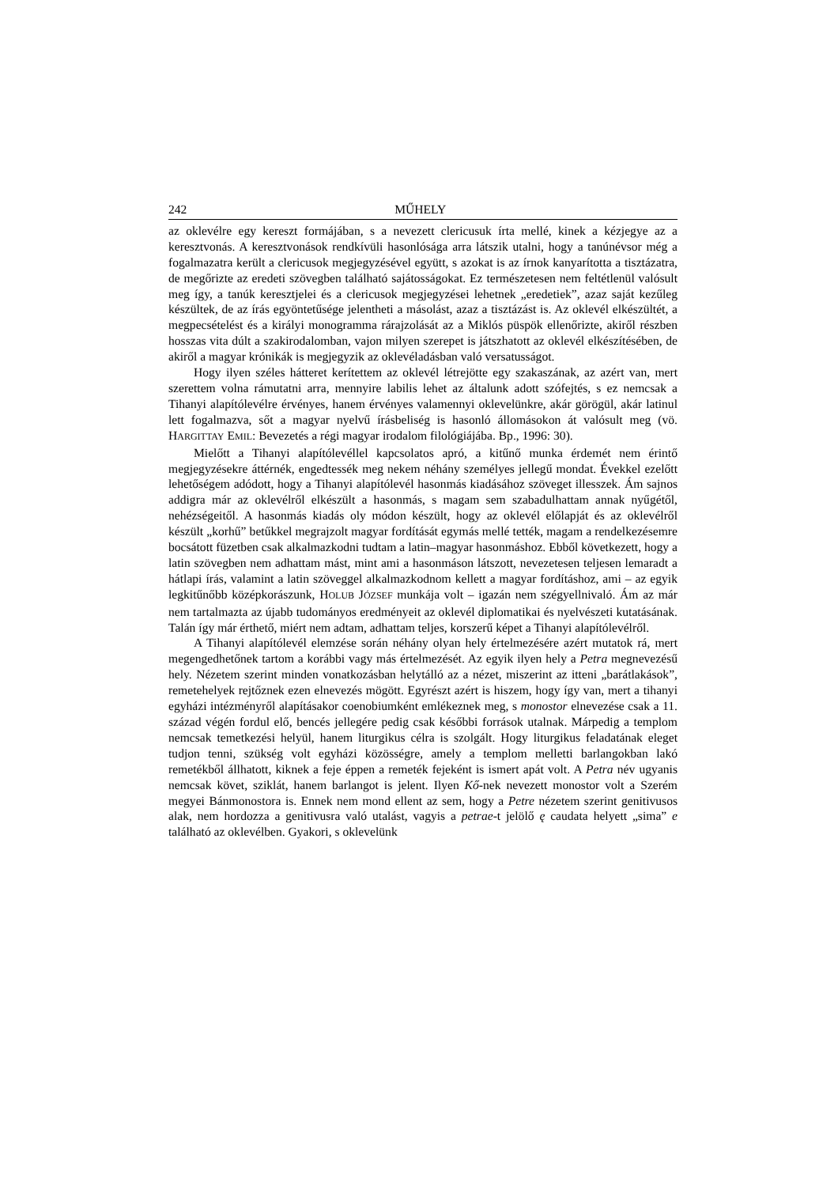242 MŰHELY
az oklevélre egy kereszt formájában, s a nevezett clericusuk írta mellé, kinek a kézjegye az a keresztvonás. A keresztvonások rendkívüli hasonlósága arra látszik utalni, hogy a tanúnévsor még a fogalmazatra került a clericusok megjegyzésével együtt, s azokat is az írnok kanyarította a tisztázatra, de megőrizte az eredeti szövegben található sajátosságokat. Ez természetesen nem feltétlenül valósult meg így, a tanúk keresztjelei és a clericusok megjegyzései lehetnek „eredetiek”, azaz saját kezűleg készültek, de az írás egyöntetűsége jelentheti a másolást, azaz a tisztázást is. Az oklevél elkészültét, a megpecsételést és a királyi monogramma rárajzolását az a Miklós püspök ellenőrizte, akiről részben hosszas vita dúlt a szakirodalomban, vajon milyen szerepet is játszhatott az oklevél elkészítésében, de akiről a magyar krónikák is megjegyzik az oklevéladásban való versatusságot.
Hogy ilyen széles hátteret kerítettem az oklevél létrejötte egy szakaszának, az azért van, mert szerettem volna rámutatni arra, mennyire labilis lehet az általunk adott szófejtés, s ez nemcsak a Tihanyi alapítólevélre érvényes, hanem érvényes valamennyi oklevelünkre, akár görögül, akár latinul lett fogalmazva, sőt a magyar nyelvű írásbeliség is hasonló állomásokon át valósult meg (vö. HARGITTAY EMIL: Bevezetés a régi magyar irodalom filológiájába. Bp., 1996: 30).
Mielőtt a Tihanyi alapítólevéllel kapcsolatos apró, a kitűnő munka érdemét nem érintő megjegyzésekre áttérnék, engedtessék meg nekem néhány személyes jellegű mondat. Évekkel ezelőtt lehetőségem adódott, hogy a Tihanyi alapítólevél hasonmás kiadásához szöveget illesszek. Ám sajnos addigra már az oklevélről elkészült a hasonmás, s magam sem szabadulhattam annak nyűgétől, nehézségeitől. A hasonmás kiadás oly módon készült, hogy az oklevél előlapját és az oklevélről készült „korhű” betűkkel megrajzolt magyar fordítását egymás mellé tették, magam a rendelkezésemre bocsátott füzetben csak alkalmazkodni tudtam a latin–magyar hasonmáshoz. Ebből következett, hogy a latin szövegben nem adhattam mást, mint ami a hasonmáson látszott, nevezetesen teljesen lemaradt a hátlapi írás, valamint a latin szöveggel alkalmazkodnom kellett a magyar fordításhoz, ami – az egyik legkitűnőbb középkorászunk, HOLUB JÓZSEF munkája volt – igazán nem szégyellnivaló. Ám az már nem tartalmazta az újabb tudományos eredményeit az oklevél diplomatikai és nyelvészeti kutatásának. Talán így már érthető, miért nem adtam, adhattam teljes, korszerű képet a Tihanyi alapítólevélről.
A Tihanyi alapítólevél elemzése során néhány olyan hely értelmezésére azért mutatok rá, mert megengedhetőnek tartom a korábbi vagy más értelmezését. Az egyik ilyen hely a Petra megnevezésű hely. Nézetem szerint minden vonatkozásban helytálló az a nézet, miszerint az itteni „barátlakások”, remetehelyek rejtőznek ezen elnevezés mögött. Egyrészt azért is hiszem, hogy így van, mert a tihanyi egyházi intézményről alapításakor coenobiumként emlékeznek meg, s monostor elnevezése csak a 11. század végén fordul elő, bencés jellegére pedig csak későbbi források utalnak. Márpedig a templom nemcsak temetkezési helyül, hanem liturgikus célra is szolgált. Hogy liturgikus feladatának eleget tudjon tenni, szükség volt egyházi közösségre, amely a templom melletti barlangokban lakó remetékből állhatott, kiknek a feje éppen a remeték fejeként is ismert apát volt. A Petra név ugyanis nemcsak követ, sziklát, hanem barlangot is jelent. Ilyen Kő-nek nevezett monostor volt a Szerém megyei Bánmonostora is. Ennek nem mond ellent az sem, hogy a Petre nézetem szerint genitivusos alak, nem hordozza a genitivusra való utalást, vagyis a petrae-t jelölő ę caudata helyett „sima” e található az oklevélben. Gyakori, s oklevelünk